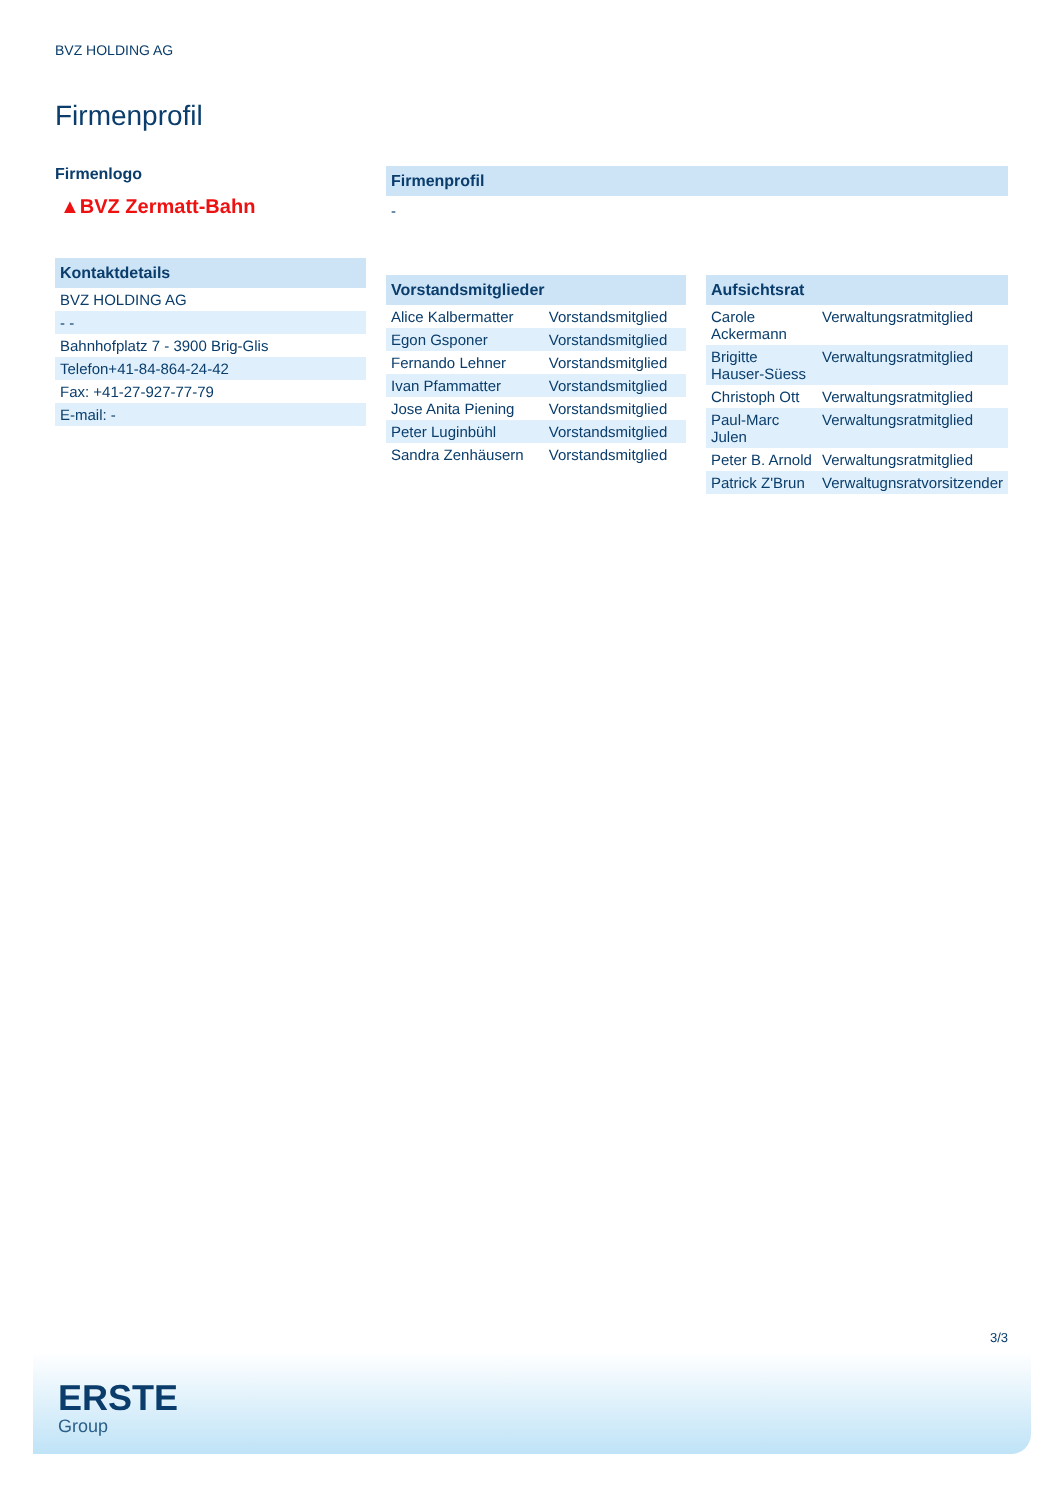BVZ HOLDING AG
Firmenprofil
Firmenlogo
▲BVZ Zermatt-Bahn
Kontaktdetails
| BVZ HOLDING AG |
| - - |
| Bahnhofplatz 7 - 3900 Brig-Glis |
| Telefon+41-84-864-24-42 |
| Fax: +41-27-927-77-79 |
| E-mail: - |
Firmenprofil
-
Vorstandsmitglieder
| Alice Kalbermatter | Vorstandsmitglied |
| Egon Gsponer | Vorstandsmitglied |
| Fernando Lehner | Vorstandsmitglied |
| Ivan Pfammatter | Vorstandsmitglied |
| Jose Anita Piening | Vorstandsmitglied |
| Peter Luginbühl | Vorstandsmitglied |
| Sandra Zenhäusern | Vorstandsmitglied |
Aufsichtsrat
| Carole Ackermann | Verwaltungsratmitglied |
| Brigitte Hauser-Süess | Verwaltungsratmitglied |
| Christoph Ott | Verwaltungsratmitglied |
| Paul-Marc Julen | Verwaltungsratmitglied |
| Peter B. Arnold | Verwaltungsratmitglied |
| Patrick Z'Brun | Verwaltugnsratvorsitzender |
3/3
ERSTE
Group